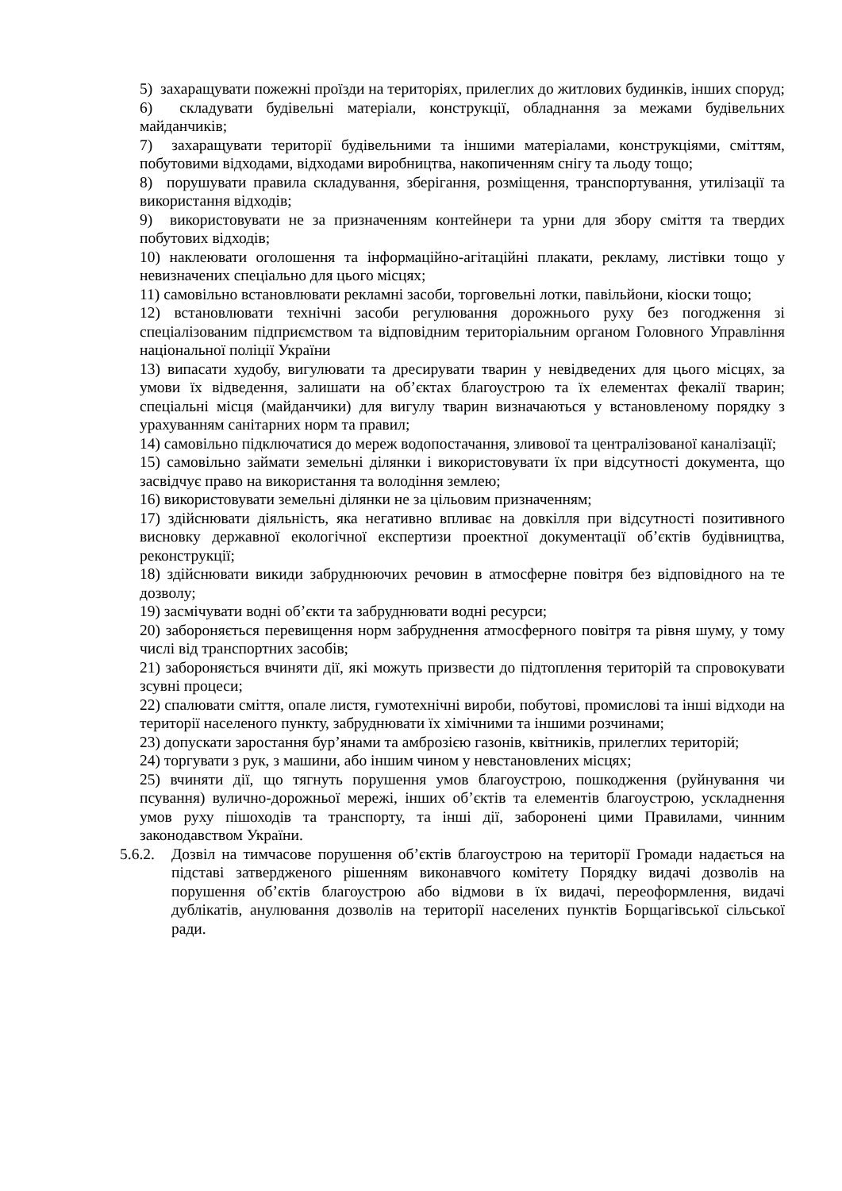5) захаращувати пожежні проїзди на територіях, прилеглих до житлових будинків, інших споруд;
6) складувати будівельні матеріали, конструкції, обладнання за межами будівельних майданчиків;
7) захаращувати території будівельними та іншими матеріалами, конструкціями, сміттям, побутовими відходами, відходами виробництва, накопиченням снігу та льоду тощо;
8) порушувати правила складування, зберігання, розміщення, транспортування, утилізації та використання відходів;
9) використовувати не за призначенням контейнери та урни для збору сміття та твердих побутових відходів;
10) наклеювати оголошення та інформаційно-агітаційні плакати, рекламу, листівки тощо у невизначених спеціально для цього місцях;
11) самовільно встановлювати рекламні засоби, торговельні лотки, павільйони, кіоски тощо;
12) встановлювати технічні засоби регулювання дорожнього руху без погодження зі спеціалізованим підприємством та відповідним територіальним органом Головного Управління національної поліції України
13) випасати худобу, вигулювати та дресирувати тварин у невідведених для цього місцях, за умови їх відведення, залишати на об’єктах благоустрою та їх елементах фекалії тварин; спеціальні місця (майданчики) для вигулу тварин визначаються у встановленому порядку з урахуванням санітарних норм та правил;
14) самовільно підключатися до мереж водопостачання, зливової та централізованої каналізації;
15) самовільно займати земельні ділянки і використовувати їх при відсутності документа, що засвідчує право на використання та володіння землею;
16) використовувати земельні ділянки не за цільовим призначенням;
17) здійснювати діяльність, яка негативно впливає на довкілля при відсутності позитивного висновку державної екологічної експертизи проектної документації об’єктів будівництва, реконструкції;
18) здійснювати викиди забруднюючих речовин в атмосферне повітря без відповідного на те дозволу;
19) засмічувати водні об’єкти та забруднювати водні ресурси;
20) забороняється перевищення норм забруднення атмосферного повітря та рівня шуму, у тому числі від транспортних засобів;
21) забороняється вчиняти дії, які можуть призвести до підтоплення територій та спровокувати зсувні процеси;
22) спалювати сміття, опале листя, гумотехнічні вироби, побутові, промислові та інші відходи на території населеного пункту, забруднювати їх хімічними та іншими розчинами;
23) допускати заростання бур’янами та амброзією газонів, квітників, прилеглих територій;
24) торгувати з рук, з машини, або іншим чином у невстановлених місцях;
25) вчиняти дії, що тягнуть порушення умов благоустрою, пошкодження (руйнування чи псування) вулично-дорожньої мережі, інших об’єктів та елементів благоустрою, ускладнення умов руху пішоходів та транспорту, та інші дії, заборонені цими Правилами, чинним законодавством України.
5.6.2.
Дозвіл на тимчасове порушення об’єктів благоустрою на території Громади надається на підставі затвердженого рішенням виконавчого комітету Порядку видачі дозволів на порушення об’єктів благоустрою або відмови в їх видачі, переоформлення, видачі дублікатів, анулювання дозволів на території населених пунктів Борщагівської сільської ради.